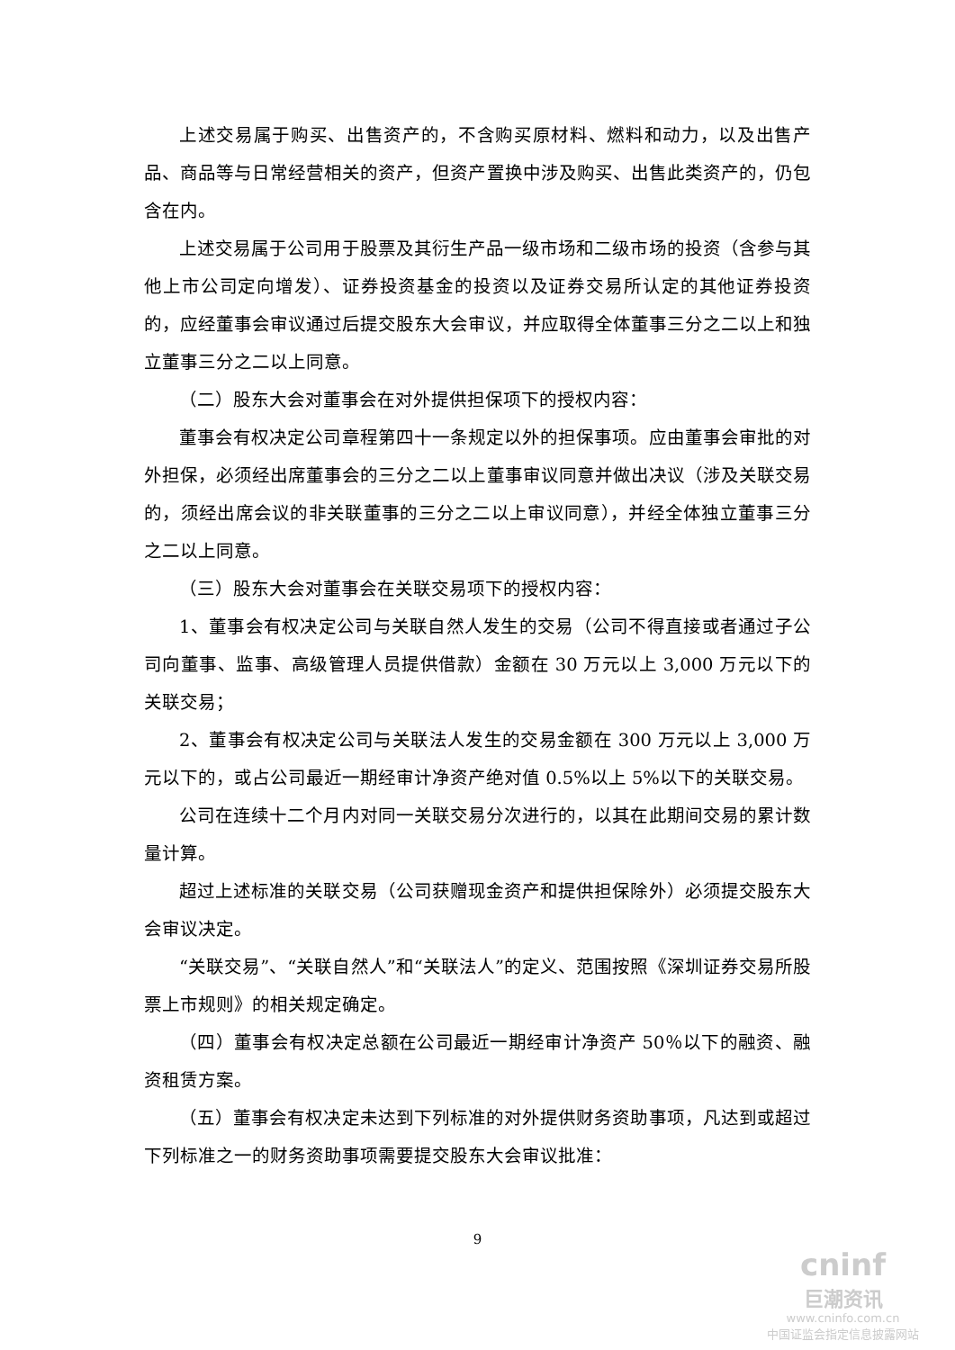上述交易属于购买、出售资产的，不含购买原材料、燃料和动力，以及出售产品、商品等与日常经营相关的资产，但资产置换中涉及购买、出售此类资产的，仍包含在内。
上述交易属于公司用于股票及其衍生产品一级市场和二级市场的投资（含参与其他上市公司定向增发）、证券投资基金的投资以及证券交易所认定的其他证券投资的，应经董事会审议通过后提交股东大会审议，并应取得全体董事三分之二以上和独立董事三分之二以上同意。
（二）股东大会对董事会在对外提供担保项下的授权内容：
董事会有权决定公司章程第四十一条规定以外的担保事项。应由董事会审批的对外担保，必须经出席董事会的三分之二以上董事审议同意并做出决议（涉及关联交易的，须经出席会议的非关联董事的三分之二以上审议同意），并经全体独立董事三分之二以上同意。
（三）股东大会对董事会在关联交易项下的授权内容：
1、董事会有权决定公司与关联自然人发生的交易（公司不得直接或者通过子公司向董事、监事、高级管理人员提供借款）金额在 30 万元以上 3,000 万元以下的关联交易；
2、董事会有权决定公司与关联法人发生的交易金额在 300 万元以上 3,000 万元以下的，或占公司最近一期经审计净资产绝对值 0.5%以上 5%以下的关联交易。
公司在连续十二个月内对同一关联交易分次进行的，以其在此期间交易的累计数量计算。
超过上述标准的关联交易（公司获赠现金资产和提供担保除外）必须提交股东大会审议决定。
“关联交易”、“关联自然人”和“关联法人”的定义、范围按照《深圳证券交易所股票上市规则》的相关规定确定。
（四）董事会有权决定总额在公司最近一期经审计净资产 50％以下的融资、融资租赁方案。
（五）董事会有权决定未达到下列标准的对外提供财务资助事项，凡达到或超过下列标准之一的财务资助事项需要提交股东大会审议批准：
9
cninf
巨潮资讯
www.cninfo.com.cn
中国证监会指定信息披露网站